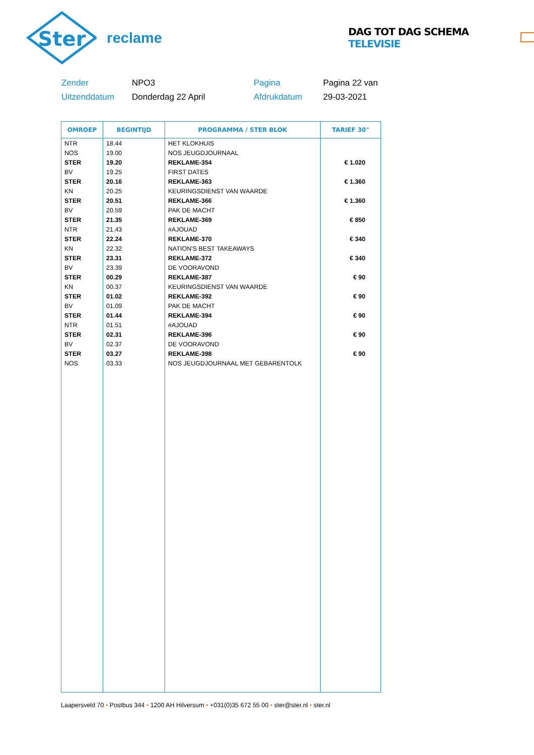Ster
reclame
DAG TOT DAG SCHEMA TELEVISIE
Zender
NPO3
Pagina
Pagina 22 van
Uitzenddatum
Donderdag 22 April
Afdrukdatum
29-03-2021
| OMROEP | BEGINTIJD | PROGRAMMA / STER BLOK | TARIEF 30" |
| --- | --- | --- | --- |
| NTR | 18.44 | HET KLOKHUIS | |
| NOS | 19.00 | NOS JEUGDJOURNAAL | |
| STER | 19.20 | REKLAME-354 | € 1.020 |
| BV | 19.25 | FIRST DATES | |
| STER | 20.16 | REKLAME-363 | € 1.360 |
| KN | 20.25 | KEURINGSDIENST VAN WAARDE | |
| STER | 20.51 | REKLAME-366 | € 1.360 |
| BV | 20.59 | PAK DE MACHT | |
| STER | 21.35 | REKLAME-369 | € 850 |
| NTR | 21.43 | #AJOUAD | |
| STER | 22.24 | REKLAME-370 | € 340 |
| KN | 22.32 | NATION'S BEST TAKEAWAYS | |
| STER | 23.31 | REKLAME-372 | € 340 |
| BV | 23.39 | DE VOORAVOND | |
| STER | 00.29 | REKLAME-387 | € 90 |
| KN | 00.37 | KEURINGSDIENST VAN WAARDE | |
| STER | 01.02 | REKLAME-392 | € 90 |
| BV | 01.09 | PAK DE MACHT | |
| STER | 01.44 | REKLAME-394 | € 90 |
| NTR | 01.51 | #AJOUAD | |
| STER | 02.31 | REKLAME-396 | € 90 |
| BV | 02.37 | DE VOORAVOND | |
| STER | 03.27 | REKLAME-398 | € 90 |
| NOS | 03.33 | NOS JEUGDJOURNAAL MET GEBARENTOLK | |
Laapersveld 70 • Postbus 344 • 1200 AH Hilversum • +031(0)35 672 55 00 • ster@ster.nl • ster.nl